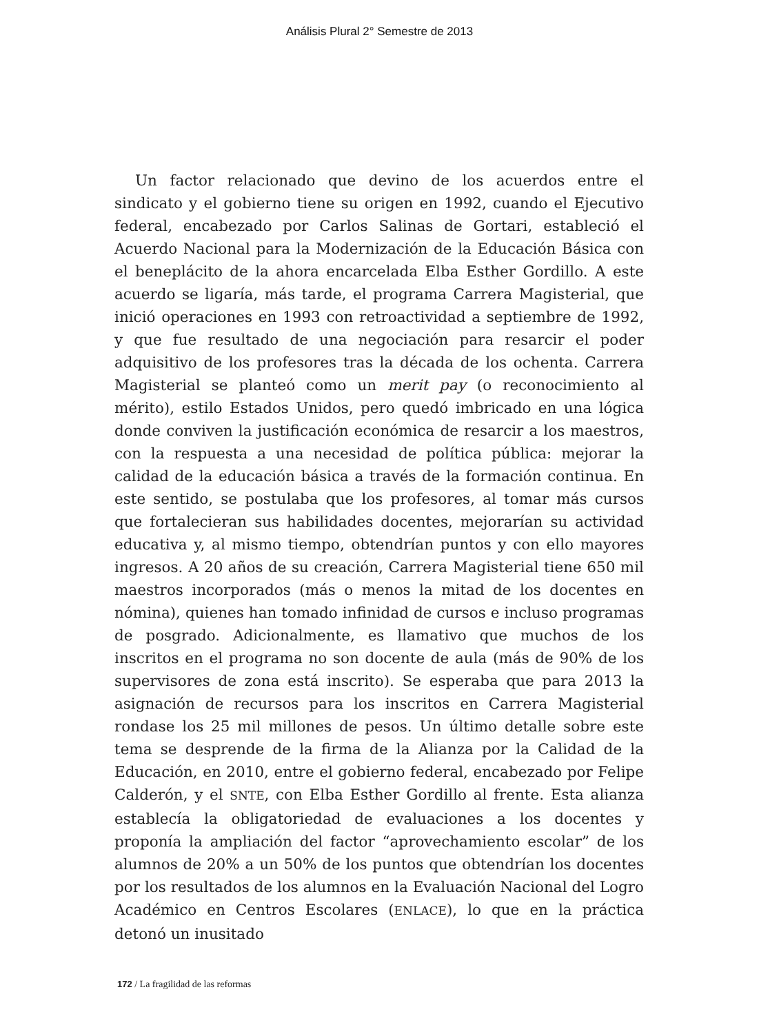Análisis Plural 2° Semestre de 2013
Un factor relacionado que devino de los acuerdos entre el sindicato y el gobierno tiene su origen en 1992, cuando el Ejecutivo federal, encabezado por Carlos Salinas de Gortari, estableció el Acuerdo Nacional para la Modernización de la Educación Básica con el beneplácito de la ahora encarcelada Elba Esther Gordillo. A este acuerdo se ligaría, más tarde, el programa Carrera Magisterial, que inició operaciones en 1993 con retroactividad a septiembre de 1992, y que fue resultado de una negociación para resarcir el poder adquisitivo de los profesores tras la década de los ochenta. Carrera Magisterial se planteó como un merit pay (o reconocimiento al mérito), estilo Estados Unidos, pero quedó imbricado en una lógica donde conviven la justificación económica de resarcir a los maestros, con la respuesta a una necesidad de política pública: mejorar la calidad de la educación básica a través de la formación continua. En este sentido, se postulaba que los profesores, al tomar más cursos que fortalecieran sus habilidades docentes, mejorarían su actividad educativa y, al mismo tiempo, obtendrían puntos y con ello mayores ingresos. A 20 años de su creación, Carrera Magisterial tiene 650 mil maestros incorporados (más o menos la mitad de los docentes en nómina), quienes han tomado infinidad de cursos e incluso programas de posgrado. Adicionalmente, es llamativo que muchos de los inscritos en el programa no son docente de aula (más de 90% de los supervisores de zona está inscrito). Se esperaba que para 2013 la asignación de recursos para los inscritos en Carrera Magisterial rondase los 25 mil millones de pesos. Un último detalle sobre este tema se desprende de la firma de la Alianza por la Calidad de la Educación, en 2010, entre el gobierno federal, encabezado por Felipe Calderón, y el SNTE, con Elba Esther Gordillo al frente. Esta alianza establecía la obligatoriedad de evaluaciones a los docentes y proponía la ampliación del factor “aprovechamiento escolar” de los alumnos de 20% a un 50% de los puntos que obtendrían los docentes por los resultados de los alumnos en la Evaluación Nacional del Logro Académico en Centros Escolares (ENLACE), lo que en la práctica detonó un inusitado
172 / La fragilidad de las reformas